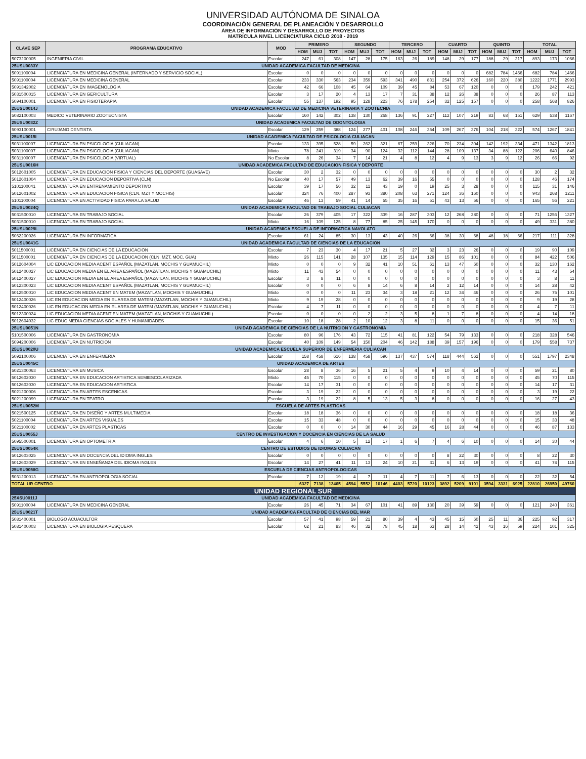UNIVERSIDAD AUTÓNOMA DE SINALOA
COORDINACIÓN GENERAL DE PLANEACIÓN Y DESARROLLO
ÁREA DE INFORMACIÓN Y DESARROLLO DE PROYECTOS
MATRÍCULA NIVEL LICENCIATURA CICLO 2018 - 2019
| CLAVE SEP | PROGRAMA EDUCATIVO | MOD | PRIMERO | | | SEGUNDO | | | TERCERO | | | CUARTO | | | QUINTO | | | TOTAL | | |
| --- | --- | --- | --- | --- | --- | --- | --- | --- | --- | --- | --- | --- | --- | --- | --- | --- | --- | --- | --- | --- |
| | | | HOM | MUJ | TOT | HOM | MUJ | TOT | HOM | MUJ | TOT | HOM | MUJ | TOT | HOM | MUJ | TOT | HOM | MUJ | TOT |
| 5073200005 | INGENIERIA CIVIL | Escolar | 247 | 61 | 308 | 147 | 28 | 175 | 163 | 26 | 189 | 148 | 29 | 177 | 188 | 29 | 217 | 893 | 173 | 1066 |
| 25USU0033Y | UNIDAD ACADEMICA FACULTAD DE MEDICINA | | | | | | | | | | | | | | | | | | | |
| 5091100004 | LICENCIATURA EN MEDICINA GENERAL (INTERNADO Y SERVICIO SOCIAL) | Escolar | 0 | 0 | 0 | 0 | 0 | 0 | 0 | 0 | 0 | 0 | 0 | 0 | 682 | 784 | 1466 | 682 | 784 | 1466 |
| 5091100004 | LICENCIATURA EN MEDICINA GENERAL | Escolar | 233 | 330 | 563 | 234 | 359 | 593 | 341 | 490 | 831 | 254 | 372 | 626 | 160 | 220 | 380 | 1222 | 1771 | 2993 |
| 5091342002 | LICENCIATURA EN IMAGENOLOGIA | Escolar | 42 | 66 | 108 | 45 | 64 | 109 | 39 | 45 | 84 | 53 | 67 | 120 | 0 | 0 | 0 | 179 | 242 | 421 |
| 5031500015 | LICENCIATURA EN GERICULTURA | Escolar | 3 | 17 | 20 | 4 | 13 | 17 | 7 | 31 | 38 | 12 | 26 | 38 | 0 | 0 | 0 | 26 | 87 | 113 |
| 5094100001 | LICENCIATURA EN FISIOTERAPIA | Escolar | 55 | 137 | 192 | 95 | 128 | 223 | 76 | 178 | 254 | 32 | 125 | 157 | 0 | 0 | 0 | 258 | 568 | 826 |
| 25USU0014J | UNIDAD ACADEMICA FACULTAD DE MEDICINA VETERINARIA Y ZOOTECNIA | | | | | | | | | | | | | | | | | | | |
| 5082100003 | MEDICO VETERINARIO ZOOTECNISTA | Escolar | 160 | 142 | 302 | 138 | 130 | 268 | 136 | 91 | 227 | 112 | 107 | 219 | 83 | 68 | 151 | 629 | 538 | 1167 |
| 25USU0032Z | UNIDAD ACADEMICA FACULTAD DE ODONTOLOGIA | | | | | | | | | | | | | | | | | | | |
| 5093100001 | CIRUJANO DENTISTA | Escolar | 129 | 259 | 388 | 124 | 277 | 401 | 108 | 246 | 354 | 109 | 267 | 376 | 104 | 218 | 322 | 574 | 1267 | 1841 |
| 25USU0015I | UNIDAD ACADEMICA FACULTAD DE PSICOLOGIA CULIACAN | | | | | | | | | | | | | | | | | | | |
| 5031100007 | LICENCIATURA EN PSICOLOGIA (CULIACAN) | Escolar | 133 | 395 | 528 | 59 | 262 | 321 | 67 | 259 | 326 | 70 | 234 | 304 | 142 | 192 | 334 | 471 | 1342 | 1813 |
| 5031100007 | LICENCIATURA EN PSICOLOGIA (CULIACAN) | Mixto | 78 | 241 | 319 | 34 | 90 | 124 | 32 | 112 | 144 | 28 | 109 | 137 | 34 | 88 | 122 | 206 | 640 | 846 |
| 5031100007 | LICENCIATURA EN PSICOLOGIA (VIRTUAL) | No Escolar | 8 | 26 | 34 | 7 | 14 | 21 | 4 | 8 | 12 | 4 | 9 | 13 | 3 | 9 | 12 | 26 | 66 | 92 |
| 25USU0016H | UNIDAD ACADEMICA FACULTAD DE EDUCACION FISICA Y DEPORTE | | | | | | | | | | | | | | | | | | | |
| 5012601005 | LICENCIATURA EN EDUCACION FISICA Y CIENCIAS DEL DEPORTE (GUASAVE) | Escolar | 30 | 2 | 32 | 0 | 0 | 0 | 0 | 0 | 0 | 0 | 0 | 0 | 0 | 0 | 0 | 30 | 2 | 32 |
| 5012601004 | LICENCIATURA EN EDUCACION DEPORTIVA (CLN) | No Escolar | 40 | 17 | 57 | 49 | 13 | 62 | 39 | 16 | 55 | 0 | 0 | 0 | 0 | 0 | 0 | 128 | 46 | 174 |
| 5101100041 | LICENCIATURA EN ENTRENAMIENTO DEPORTIVO | Escolar | 39 | 17 | 56 | 32 | 11 | 43 | 19 | 0 | 19 | 25 | 3 | 28 | 0 | 0 | 0 | 115 | 31 | 146 |
| 5012601002 | LICENCIATURA EN EDUCACION FISICA (CLN, MZT Y MOCHIS) | Escolar | 324 | 76 | 400 | 287 | 93 | 380 | 208 | 63 | 271 | 124 | 36 | 160 | 0 | 0 | 0 | 943 | 268 | 1211 |
| 5101100004 | LICENCIATURA EN ACTIVIDAD FISICA PARA LA SALUD | Escolar | 46 | 13 | 59 | 41 | 14 | 55 | 35 | 16 | 51 | 43 | 13 | 56 | 0 | 0 | 0 | 165 | 56 | 221 |
| 25USU0024Q | UNIDAD ACADEMICA FACULTAD DE TRABAJO SOCIAL CULIACAN | | | | | | | | | | | | | | | | | | | |
| 5031500010 | LICENCIATURA EN TRABAJO SOCIAL | Escolar | 26 | 379 | 405 | 17 | 322 | 339 | 16 | 287 | 303 | 12 | 268 | 280 | 0 | 0 | 0 | 71 | 1256 | 1327 |
| 5031500010 | LICENCIATURA EN TRABAJO SOCIAL | Mixto | 16 | 109 | 125 | 8 | 77 | 85 | 25 | 145 | 170 | 0 | 0 | 0 | 0 | 0 | 0 | 49 | 331 | 380 |
| 25USU0029L | UNIDAD ACADEMICA ESCUELA DE INFORMATICA NAVOLATO | | | | | | | | | | | | | | | | | | | |
| 5062200026 | LICENCIATURA EN INFORMATICA | Escolar | 61 | 24 | 85 | 30 | 13 | 43 | 40 | 26 | 66 | 38 | 30 | 68 | 48 | 18 | 66 | 217 | 111 | 328 |
| 25USU0041G | UNIDAD ACADEMICA FACULTAD DE CIENCIAS DE LA EDUCACION | | | | | | | | | | | | | | | | | | | |
| 5011500001 | LICENCIATURA EN CIENCIAS DE LA EDUCACION | Escolar | 7 | 23 | 30 | 4 | 17 | 21 | 5 | 27 | 32 | 3 | 23 | 26 | 0 | 0 | 0 | 19 | 90 | 109 |
| 5011500001 | LICENCIATURA EN CIENCIAS DE LA EDUCACION (CLN, MZT, MOC, GUA) | Mixto | 26 | 115 | 141 | 28 | 107 | 135 | 15 | 114 | 129 | 15 | 86 | 101 | 0 | 0 | 0 | 84 | 422 | 506 |
| 5012604004 | LIC EDUCACION MEDIA ACENT ESPAÑOL (MAZATLAN, MOCHIS Y GUAMUCHIL) | Mixto | 0 | 0 | 0 | 9 | 32 | 41 | 10 | 51 | 61 | 13 | 47 | 60 | 0 | 0 | 0 | 32 | 130 | 162 |
| 5012400027 | LIC EDUCACION MEDIA EN EL AREA ESPAÑOL (MAZATLAN, MOCHIS Y GUAMUCHIL) | Mixto | 11 | 43 | 54 | 0 | 0 | 0 | 0 | 0 | 0 | 0 | 0 | 0 | 0 | 0 | 0 | 11 | 43 | 54 |
| 5012400027 | LIC EDUCACION MEDIA EN EL AREA ESPAÑOL (MAZATLAN, MOCHIS Y GUAMUCHIL) | Escolar | 3 | 8 | 11 | 0 | 0 | 0 | 0 | 0 | 0 | 0 | 0 | 0 | 0 | 0 | 0 | 3 | 8 | 11 |
| 5012300023 | LIC EDUCACION MEDIA ACENT ESPAÑOL (MAZATLAN, MOCHIS Y GUAMUCHIL) | Escolar | 0 | 0 | 0 | 6 | 8 | 14 | 6 | 8 | 14 | 2 | 12 | 14 | 0 | 0 | 0 | 14 | 28 | 42 |
| 5012500010 | LIC EDUCACION MEDIA ACENT EN MATEM (MAZATLAN, MOCHIS Y GUAMUCHIL) | Mixto | 0 | 0 | 0 | 11 | 23 | 34 | 3 | 18 | 21 | 12 | 34 | 46 | 0 | 0 | 0 | 26 | 75 | 101 |
| 5012400026 | LIC EN EDUCACION MEDIA EN EL AREA DE MATEM (MAZATLAN, MOCHIS Y GUAMUCHIL) | Mixto | 9 | 19 | 28 | 0 | 0 | 0 | 0 | 0 | 0 | 0 | 0 | 0 | 0 | 0 | 0 | 9 | 19 | 28 |
| 5012400026 | LIC EN EDUCACION MEDIA EN EL AREA DE MATEM (MAZATLAN, MOCHIS Y GUAMUCHIL) | Escolar | 4 | 7 | 11 | 0 | 0 | 0 | 0 | 0 | 0 | 0 | 0 | 0 | 0 | 0 | 0 | 4 | 7 | 11 |
| 5012300024 | LIC EDUCACION MEDIA ACENT EN MATEM (MAZATLAN, MOCHIS Y GUAMUCHIL) | Escolar | 0 | 0 | 0 | 0 | 2 | 2 | 3 | 5 | 8 | 1 | 7 | 8 | 0 | 0 | 0 | 4 | 14 | 18 |
| 5012604032 | LIC EDUC MEDIA CIENCIAS SOCIALES Y HUMANIDADES | Escolar | 10 | 18 | 28 | 2 | 10 | 12 | 3 | 8 | 11 | 0 | 0 | 0 | 0 | 0 | 0 | 15 | 36 | 51 |
| 25USU0051N | UNIDAD ACADEMICA DE CIENCIAS DE LA NUTRICION Y GASTRONOMIA | | | | | | | | | | | | | | | | | | | |
| 5101500006 | LICENCIATURA EN GASTRONOMIA | Escolar | 80 | 96 | 176 | 43 | 72 | 115 | 41 | 81 | 122 | 54 | 79 | 133 | 0 | 0 | 0 | 218 | 328 | 546 |
| 5094200006 | LICENCIATURA EN NUTRICION | Escolar | 40 | 109 | 149 | 54 | 150 | 204 | 46 | 142 | 188 | 39 | 157 | 196 | 0 | 0 | 0 | 179 | 558 | 737 |
| 25USU0020U | UNIDAD ACADEMICA ESCUELA SUPERIOR DE ENFERMERIA CULIACAN | | | | | | | | | | | | | | | | | | | |
| 5092100006 | LICENCIATURA EN ENFERMERIA | Escolar | 158 | 458 | 616 | 138 | 458 | 596 | 137 | 437 | 574 | 118 | 444 | 562 | 0 | 0 | 0 | 551 | 1797 | 2348 |
| 25USU0045C | UNIDAD ACADEMICA DE ARTES | | | | | | | | | | | | | | | | | | | |
| 5021300063 | LICENCIATURA EN MUSICA | Escolar | 28 | 8 | 36 | 16 | 5 | 21 | 5 | 4 | 9 | 10 | 4 | 14 | 0 | 0 | 0 | 59 | 21 | 80 |
| 5012602030 | LICENCIATURA EN EDUCACION ARTISTICA SEMIESCOLARIZADA | Mixto | 45 | 70 | 115 | 0 | 0 | 0 | 0 | 0 | 0 | 0 | 0 | 0 | 0 | 0 | 0 | 45 | 70 | 115 |
| 5012602030 | LICENCIATURA EN EDUCACION ARTISTICA | Escolar | 14 | 17 | 31 | 0 | 0 | 0 | 0 | 0 | 0 | 0 | 0 | 0 | 0 | 0 | 0 | 14 | 17 | 31 |
| 5021200006 | LICENCIATURA EN ARTES ESCENICAS | Escolar | 3 | 19 | 22 | 0 | 0 | 0 | 0 | 0 | 0 | 0 | 0 | 0 | 0 | 0 | 0 | 3 | 19 | 22 |
| 5021200099 | LICENCIATURA EN TEATRO | Escolar | 3 | 19 | 22 | 8 | 5 | 13 | 5 | 3 | 8 | 0 | 0 | 0 | 0 | 0 | 0 | 16 | 27 | 43 |
| 25USU0052M | ESCUELA DE ARTES PLASTICAS | | | | | | | | | | | | | | | | | | | |
| 5021500125 | LICENCIATURA EN DISEÑO Y ARTES MULTIMEDIA | Escolar | 18 | 18 | 36 | 0 | 0 | 0 | 0 | 0 | 0 | 0 | 0 | 0 | 0 | 0 | 0 | 18 | 18 | 36 |
| 5021100004 | LICENCIATURA EN ARTES VISUALES | Escolar | 15 | 33 | 48 | 0 | 0 | 0 | 0 | 0 | 0 | 0 | 0 | 0 | 0 | 0 | 0 | 15 | 33 | 48 |
| 5021100002 | LICENCIATURA EN ARTES PLASTICAS | Escolar | 0 | 0 | 0 | 14 | 30 | 44 | 16 | 29 | 45 | 16 | 28 | 44 | 0 | 0 | 0 | 46 | 87 | 133 |
| 25USU0055J | CENTRO DE INVESTIGACION Y DOCENCIA EN CIENCIAS DE LA SALUD | | | | | | | | | | | | | | | | | | | |
| 5095500001 | LICENCIATURA EN OPTOMETRIA | Escolar | 4 | 6 | 10 | 5 | 12 | 17 | 1 | 6 | 7 | 4 | 6 | 10 | 0 | 0 | 0 | 14 | 30 | 44 |
| 25USU0054K | CENTRO DE ESTUDIOS DE IDIOMAS CULIACAN | | | | | | | | | | | | | | | | | | | |
| 5012603025 | LICENCIATURA EN DOCENCIA DEL IDIOMA INGLES | Escolar | 0 | 0 | 0 | 0 | 0 | 0 | 0 | 0 | 0 | 8 | 22 | 30 | 0 | 0 | 0 | 8 | 22 | 30 |
| 5012603029 | LICENCIATURA EN ENSEÑANZA DEL IDIOMA INGLES | Escolar | 14 | 27 | 41 | 11 | 13 | 24 | 10 | 21 | 31 | 6 | 13 | 19 | 0 | 0 | 0 | 41 | 74 | 115 |
| 25USU0058G | ESCUELA DE CIENCIAS ANTROPOLOGICAS | | | | | | | | | | | | | | | | | | | |
| 5031200013 | LICENCIATURA EN ANTROPOLOGIA SOCIAL | Escolar | 7 | 12 | 19 | 4 | 7 | 11 | 4 | 7 | 11 | 7 | 6 | 13 | 0 | 0 | 0 | 22 | 32 | 54 |
| TOTAL UR CENTRO | | | 6327 | 7138 | 13465 | 4594 | 5552 | 10146 | 4403 | 5720 | 10123 | 3892 | 5209 | 9101 | 3594 | 3331 | 6925 | 22810 | 26950 | 49760 |
| UNIDAD REGIONAL SUR | | | | | | | | | | | | | | | | | | | | |
| 25XSU0011J | UNIDAD ACADEMICA FACULTAD DE MEDICINA | | | | | | | | | | | | | | | | | | | |
| 5091100004 | LICENCIATURA EN MEDICINA GENERAL | Escolar | 26 | 45 | 71 | 34 | 67 | 101 | 41 | 89 | 130 | 20 | 39 | 59 | 0 | 0 | 0 | 121 | 240 | 361 |
| 25USU0021T | UNIDAD ACADEMICA FACULTAD DE CIENCIAS DEL MAR | | | | | | | | | | | | | | | | | | | |
| 5081400001 | BIOLOGO ACUACULTOR | Escolar | 57 | 41 | 98 | 59 | 21 | 80 | 39 | 4 | 43 | 45 | 15 | 60 | 25 | 11 | 36 | 225 | 92 | 317 |
| 5081400003 | LICENCIATURA EN BIOLOGIA PESQUERA | Escolar | 62 | 21 | 83 | 46 | 32 | 78 | 45 | 18 | 63 | 28 | 14 | 42 | 43 | 16 | 59 | 224 | 101 | 325 |